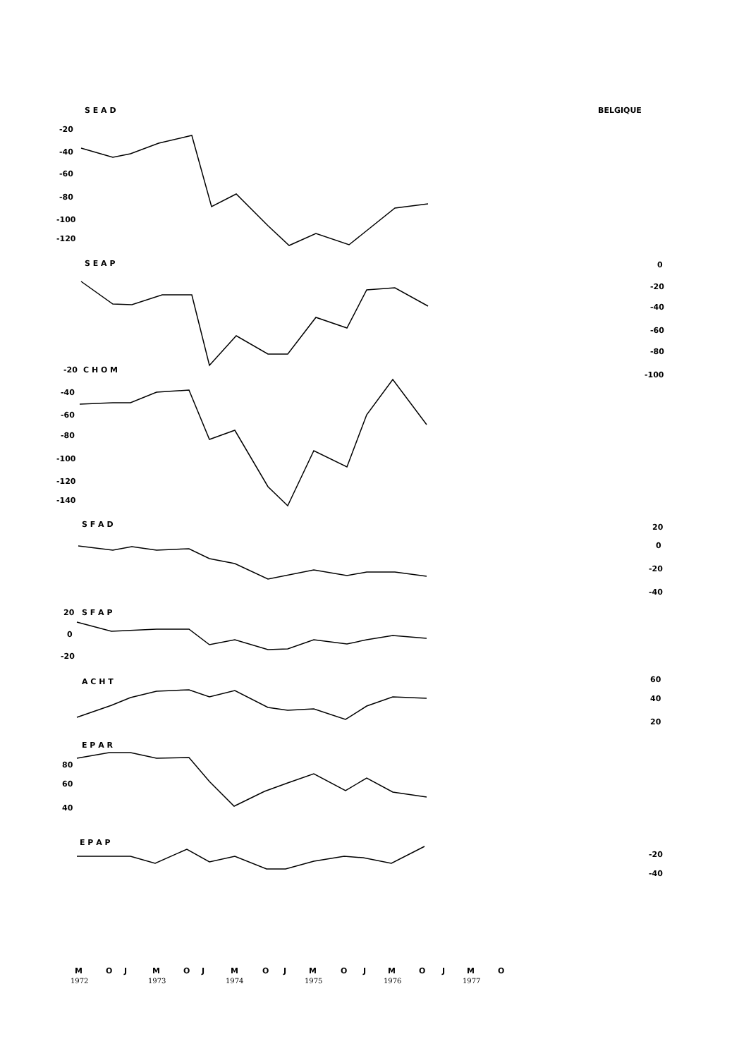S E A D
BELGIQUE
-20
-40
-60
-80
-100
-120
S E A P
0
-20
-40
-60
-80
-100
-20
C H O M
-40
-60
-80
-100
-120
-140
S F A D
20
0
-20
-40
20
S F A P
0
-20
A C H T
60
40
20
E P A R
80
60
40
E P A P
-20
-40
M
O
J
M
O
J
M
O
J
M
O
J
M
O
J
M
O
1972
1973
1974
1975
1976
1977